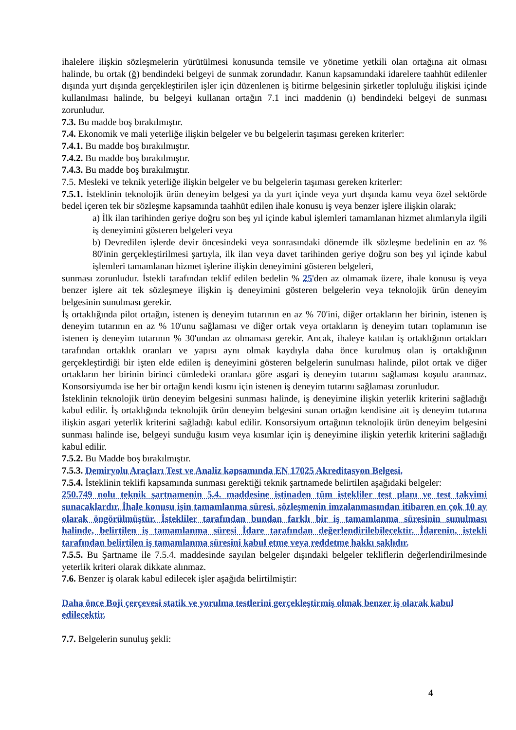ihalelere ilişkin sözleşmelerin yürütülmesi konusunda temsile ve yönetime yetkili olan ortağına ait olması halinde, bu ortak (ğ) bendindeki belgeyi de sunmak zorundadır. Kanun kapsamındaki idarelere taahhüt edilenler dışında yurt dışında gerçekleştirilen işler için düzenlenen iş bitirme belgesinin şirketler topluluğu ilişkisi içinde kullanılması halinde, bu belgeyi kullanan ortağın 7.1 inci maddenin (ı) bendindeki belgeyi de sunması zorunludur.
7.3. Bu madde boş bırakılmıştır.
7.4. Ekonomik ve mali yeterliğe ilişkin belgeler ve bu belgelerin taşıması gereken kriterler:
7.4.1. Bu madde boş bırakılmıştır.
7.4.2. Bu madde boş bırakılmıştır.
7.4.3. Bu madde boş bırakılmıştır.
7.5. Mesleki ve teknik yeterliğe ilişkin belgeler ve bu belgelerin taşıması gereken kriterler:
7.5.1. İsteklinin teknolojik ürün deneyim belgesi ya da yurt içinde veya yurt dışında kamu veya özel sektörde bedel içeren tek bir sözleşme kapsamında taahhüt edilen ihale konusu iş veya benzer işlere ilişkin olarak;
a) İlk ilan tarihinden geriye doğru son beş yıl içinde kabul işlemleri tamamlanan hizmet alımlarıyla ilgili iş deneyimini gösteren belgeleri veya
b) Devredilen işlerde devir öncesindeki veya sonrasındaki dönemde ilk sözleşme bedelinin en az % 80'inin gerçekleştirilmesi şartıyla, ilk ilan veya davet tarihinden geriye doğru son beş yıl içinde kabul işlemleri tamamlanan hizmet işlerine ilişkin deneyimini gösteren belgeleri,
sunması zorunludur. İstekli tarafından teklif edilen bedelin % 25'den az olmamak üzere, ihale konusu iş veya benzer işlere ait tek sözleşmeye ilişkin iş deneyimini gösteren belgelerin veya teknolojik ürün deneyim belgesinin sunulması gerekir.
İş ortaklığında pilot ortağın, istenen iş deneyim tutarının en az % 70'ini, diğer ortakların her birinin, istenen iş deneyim tutarının en az % 10'unu sağlaması ve diğer ortak veya ortakların iş deneyim tutarı toplamının ise istenen iş deneyim tutarının % 30'undan az olmaması gerekir. Ancak, ihaleye katılan iş ortaklığının ortakları tarafından ortaklık oranları ve yapısı aynı olmak kaydıyla daha önce kurulmuş olan iş ortaklığının gerçekleştirdiği bir işten elde edilen iş deneyimini gösteren belgelerin sunulması halinde, pilot ortak ve diğer ortakların her birinin birinci cümledeki oranlara göre asgari iş deneyim tutarını sağlaması koşulu aranmaz. Konsorsiyumda ise her bir ortağın kendi kısmı için istenen iş deneyim tutarını sağlaması zorunludur.
İsteklinin teknolojik ürün deneyim belgesini sunması halinde, iş deneyimine ilişkin yeterlik kriterini sağladığı kabul edilir. İş ortaklığında teknolojik ürün deneyim belgesini sunan ortağın kendisine ait iş deneyim tutarına ilişkin asgari yeterlik kriterini sağladığı kabul edilir. Konsorsiyum ortağının teknolojik ürün deneyim belgesini sunması halinde ise, belgeyi sunduğu kısım veya kısımlar için iş deneyimine ilişkin yeterlik kriterini sağladığı kabul edilir.
7.5.2. Bu Madde boş bırakılmıştır.
7.5.3. Demiryolu Araçları Test ve Analiz kapsamında EN 17025 Akreditasyon Belgesi.
7.5.4. İsteklinin teklifi kapsamında sunması gerektiği teknik şartnamede belirtilen aşağıdaki belgeler:
250.749 nolu teknik şartnamenin 5.4. maddesine istinaden tüm istekliler test planı ve test takvimi sunacaklardır. İhale konusu işin tamamlanma süresi, sözleşmenin imzalanmasından itibaren en çok 10 ay olarak öngörülmüştür. İstekliler tarafından bundan farklı bir iş tamamlanma süresinin sunulması halinde, belirtilen iş tamamlanma süresi İdare tarafından değerlendirilebilecektir. İdarenin, istekli tarafından belirtilen iş tamamlanma süresini kabul etme veya reddetme hakkı saklıdır.
7.5.5. Bu Şartname ile 7.5.4. maddesinde sayılan belgeler dışındaki belgeler tekliflerin değerlendirilmesinde yeterlik kriteri olarak dikkate alınmaz.
7.6. Benzer iş olarak kabul edilecek işler aşağıda belirtilmiştir:
Daha önce Boji çerçevesi statik ve yorulma testlerini gerçekleştirmiş olmak benzer iş olarak kabul edilecektir.
7.7. Belgelerin sunuluş şekli:
4